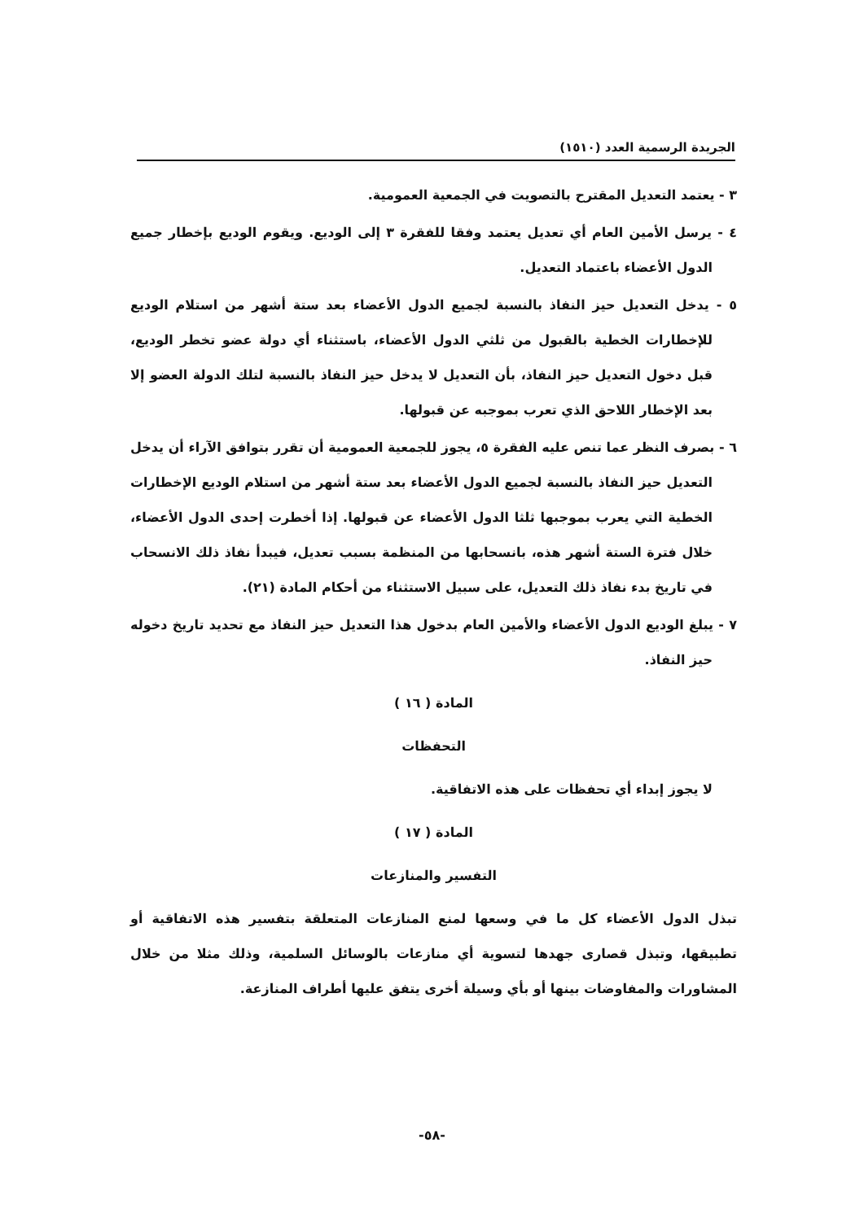الجريدة الرسمية العدد (١٥١٠)
٣ - يعتمد التعديل المقترح بالتصويت في الجمعية العمومية.
٤ - يرسل الأمين العام أي تعديل يعتمد وفقا للفقرة ٣ إلى الوديع. ويقوم الوديع بإخطار جميع الدول الأعضاء باعتماد التعديل.
٥ - يدخل التعديل حيز النفاذ بالنسبة لجميع الدول الأعضاء بعد ستة أشهر من استلام الوديع للإخطارات الخطية بالقبول من ثلثي الدول الأعضاء، باستثناء أي دولة عضو تخطر الوديع، قبل دخول التعديل حيز النفاذ، بأن التعديل لا يدخل حيز النفاذ بالنسبة لتلك الدولة العضو إلا بعد الإخطار اللاحق الذي تعرب بموجبه عن قبولها.
٦ - بصرف النظر عما تنص عليه الفقرة ٥، يجوز للجمعية العمومية أن تقرر بتوافق الآراء أن يدخل التعديل حيز النفاذ بالنسبة لجميع الدول الأعضاء بعد ستة أشهر من استلام الوديع الإخطارات الخطية التي يعرب بموجبها ثلثا الدول الأعضاء عن قبولها. إذا أخطرت إحدى الدول الأعضاء، خلال فترة الستة أشهر هذه، بانسحابها من المنظمة بسبب تعديل، فيبدأ نفاذ ذلك الانسحاب في تاريخ بدء نفاذ ذلك التعديل، على سبيل الاستثناء من أحكام المادة (٢١).
٧ - يبلغ الوديع الدول الأعضاء والأمين العام بدخول هذا التعديل حيز النفاذ مع تحديد تاريخ دخوله حيز النفاذ.
المادة ( ١٦ )
التحفظات
لا يجوز إبداء أي تحفظات على هذه الاتفاقية.
المادة ( ١٧ )
التفسير والمنازعات
تبذل الدول الأعضاء كل ما في وسعها لمنع المنازعات المتعلقة بتفسير هذه الاتفاقية أو تطبيقها، وتبذل قصارى جهدها لتسوية أي منازعات بالوسائل السلمية، وذلك مثلا من خلال المشاورات والمفاوضات بينها أو بأي وسيلة أخرى يتفق عليها أطراف المنازعة.
-٥٨-